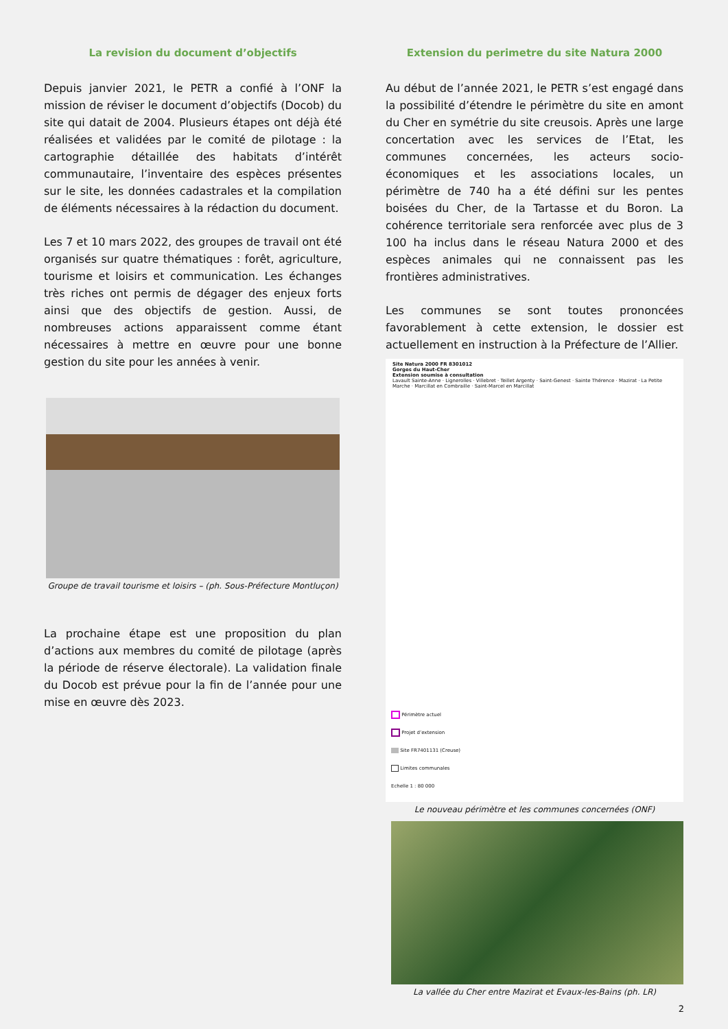La revision du document d’objectifs
Depuis janvier 2021, le PETR a confié à l’ONF la mission de réviser le document d’objectifs (Docob) du site qui datait de 2004. Plusieurs étapes ont déjà été réalisées et validées par le comité de pilotage : la cartographie détaillée des habitats d’intérêt communautaire, l’inventaire des espèces présentes sur le site, les données cadastrales et la compilation de éléments nécessaires à la rédaction du document.
Les 7 et 10 mars 2022, des groupes de travail ont été organisés sur quatre thématiques : forêt, agriculture, tourisme et loisirs et communication. Les échanges très riches ont permis de dégager des enjeux forts ainsi que des objectifs de gestion. Aussi, de nombreuses actions apparaissent comme étant nécessaires à mettre en œuvre pour une bonne gestion du site pour les années à venir.
Groupe de travail tourisme et loisirs – (ph. Sous-Préfecture Montluçon)
La prochaine étape est une proposition du plan d’actions aux membres du comité de pilotage (après la période de réserve électorale). La validation finale du Docob est prévue pour la fin de l’année pour une mise en œuvre dès 2023.
Extension du perimetre du site Natura 2000
Au début de l’année 2021, le PETR s’est engagé dans la possibilité d’étendre le périmètre du site en amont du Cher en symétrie du site creusois. Après une large concertation avec les services de l’Etat, les communes concernées, les acteurs socio-économiques et les associations locales, un périmètre de 740 ha a été défini sur les pentes boisées du Cher, de la Tartasse et du Boron. La cohérence territoriale sera renforcée avec plus de 3 100 ha inclus dans le réseau Natura 2000 et des espèces animales qui ne connaissent pas les frontières administratives.
Les communes se sont toutes prononcées favorablement à cette extension, le dossier est actuellement en instruction à la Préfecture de l’Allier.
Site Natura 2000 FR 8301012
Gorges du Haut-Cher
Extension soumise à consultation
Lavault Sainte-Anne · Lignerolles · Villebret · Teillet Argenty · Saint-Genest · Sainte Thérence · Mazirat · La Petite Marche · Marcillat en Combraille · Saint-Marcel en Marcillat
Périmètre actuel
Projet d’extension
Site FR7401131 (Creuse)
Limites communales
Echelle 1 : 80 000
Le nouveau périmètre et les communes concernées (ONF)
La vallée du Cher entre Mazirat et Evaux-les-Bains (ph. LR)
2